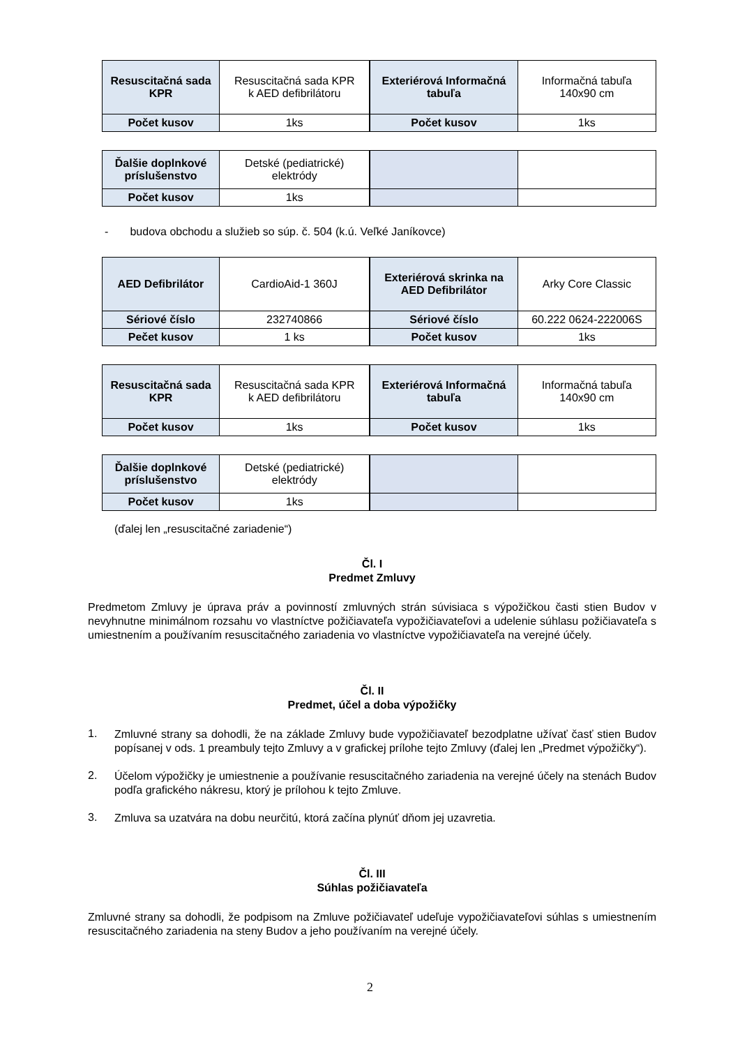| Resuscitačná sada KPR | Resuscitačná sada KPR k AED defibrilátoru |
| Počet kusov | 1ks |
| Exteriérová Informačná tabuľa | Informačná tabuľa 140x90 cm |
| Počet kusov | 1ks |
| Ďalšie doplnkové príslušenstvo | Detské (pediatrické) elektródy |
| Počet kusov | 1ks |
- budova obchodu a služieb so súp. č. 504 (k.ú. Veľké Janíkovce)
| AED Defibrilátor | CardioAid-1 360J |
| Sériové číslo | 232740866 |
| Pečet kusov | 1 ks |
| Exteriérová skrinka na AED Defibrilátor | Arky Core Classic |
| Sériové číslo | 60.222 0624-222006S |
| Počet kusov | 1ks |
| Resuscitačná sada KPR | Resuscitačná sada KPR k AED defibrilátoru |
| Počet kusov | 1ks |
| Exteriérová Informačná tabuľa | Informačná tabuľa 140x90 cm |
| Počet kusov | 1ks |
| Ďalšie doplnkové príslušenstvo | Detské (pediatrické) elektródy |
| Počet kusov | 1ks |
(ďalej len „resuscitačné zariadenie“)
Čl. I
Predmet Zmluvy
Predmetom Zmluvy je úprava práv a povinností zmluvných strán súvisiaca s výpožičkou časti stien Budov v nevyhnutne minimálnom rozsahu vo vlastníctve požičiavateľa vypožičiavateľovi a udelenie súhlasu požičiavateľa s umiestnením a používaním resuscitačného zariadenia vo vlastníctve vypožičiavateľa na verejné účely.
Čl. II
Predmet, účel a doba výpožičky
1.
Zmluvné strany sa dohodli, že na základe Zmluvy bude vypožičiavateľ bezodplatne užívať časť stien Budov popísanej v ods. 1 preambuly tejto Zmluvy a v grafickej prílohe tejto Zmluvy (ďalej len „Predmet výpožičky“).
2.
Účelom výpožičky je umiestnenie a používanie resuscitačného zariadenia na verejné účely na stenách Budov podľa grafického nákresu, ktorý je prílohou k tejto Zmluve.
3.
Zmluva sa uzatvára na dobu neurčitú, ktorá začína plynúť dňom jej uzavretia.
Čl. III
Súhlas požičiavateľa
Zmluvné strany sa dohodli, že podpisom na Zmluve požičiavateľ udeľuje vypožičiavateľovi súhlas s umiestnením resuscitačného zariadenia na steny Budov a jeho používaním na verejné účely.
2